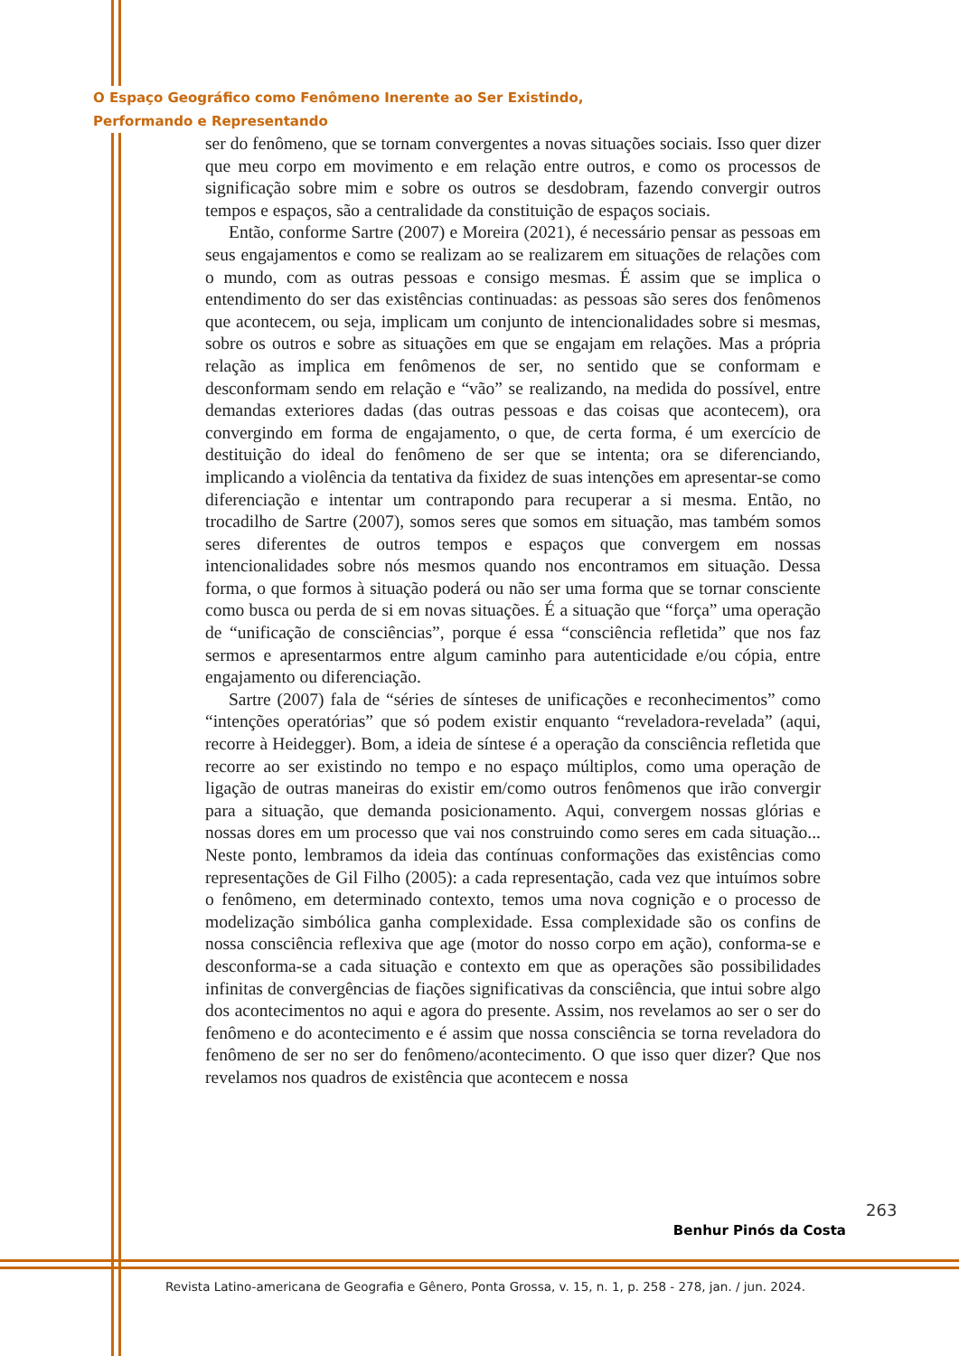O Espaço Geográfico como Fenômeno Inerente ao Ser Existindo,
Performando e Representando
ser do fenômeno, que se tornam convergentes a novas situações sociais. Isso quer dizer que meu corpo em movimento e em relação entre outros, e como os processos de significação sobre mim e sobre os outros se desdobram, fazendo convergir outros tempos e espaços, são a centralidade da constituição de espaços sociais.
Então, conforme Sartre (2007) e Moreira (2021), é necessário pensar as pessoas em seus engajamentos e como se realizam ao se realizarem em situações de relações com o mundo, com as outras pessoas e consigo mesmas. É assim que se implica o entendimento do ser das existências continuadas: as pessoas são seres dos fenômenos que acontecem, ou seja, implicam um conjunto de intencionalidades sobre si mesmas, sobre os outros e sobre as situações em que se engajam em relações. Mas a própria relação as implica em fenômenos de ser, no sentido que se conformam e desconformam sendo em relação e “vão” se realizando, na medida do possível, entre demandas exteriores dadas (das outras pessoas e das coisas que acontecem), ora convergindo em forma de engajamento, o que, de certa forma, é um exercício de destituição do ideal do fenômeno de ser que se intenta; ora se diferenciando, implicando a violência da tentativa da fixidez de suas intenções em apresentar-se como diferenciação e intentar um contrapondo para recuperar a si mesma. Então, no trocadilho de Sartre (2007), somos seres que somos em situação, mas também somos seres diferentes de outros tempos e espaços que convergem em nossas intencionalidades sobre nós mesmos quando nos encontramos em situação. Dessa forma, o que formos à situação poderá ou não ser uma forma que se tornar consciente como busca ou perda de si em novas situações. É a situação que “força” uma operação de “unificação de consciências”, porque é essa “consciência refletida” que nos faz sermos e apresentarmos entre algum caminho para autenticidade e/ou cópia, entre engajamento ou diferenciação.
Sartre (2007) fala de “séries de sínteses de unificações e reconhecimentos” como “intenções operatórias” que só podem existir enquanto “reveladora-revelada” (aqui, recorre à Heidegger). Bom, a ideia de síntese é a operação da consciência refletida que recorre ao ser existindo no tempo e no espaço múltiplos, como uma operação de ligação de outras maneiras do existir em/como outros fenômenos que irão convergir para a situação, que demanda posicionamento. Aqui, convergem nossas glórias e nossas dores em um processo que vai nos construindo como seres em cada situação... Neste ponto, lembramos da ideia das contínuas conformações das existências como representações de Gil Filho (2005): a cada representação, cada vez que intuímos sobre o fenômeno, em determinado contexto, temos uma nova cognição e o processo de modelização simbólica ganha complexidade. Essa complexidade são os confins de nossa consciência reflexiva que age (motor do nosso corpo em ação), conforma-se e desconforma-se a cada situação e contexto em que as operações são possibilidades infinitas de convergências de fiações significativas da consciência, que intui sobre algo dos acontecimentos no aqui e agora do presente. Assim, nos revelamos ao ser o ser do fenômeno e do acontecimento e é assim que nossa consciência se torna reveladora do fenômeno de ser no ser do fenômeno/acontecimento. O que isso quer dizer? Que nos revelamos nos quadros de existência que acontecem e nossa
263
Benhur Pinós da Costa
Revista Latino-americana de Geografia e Gênero, Ponta Grossa, v. 15, n. 1, p. 258 - 278, jan. / jun. 2024.